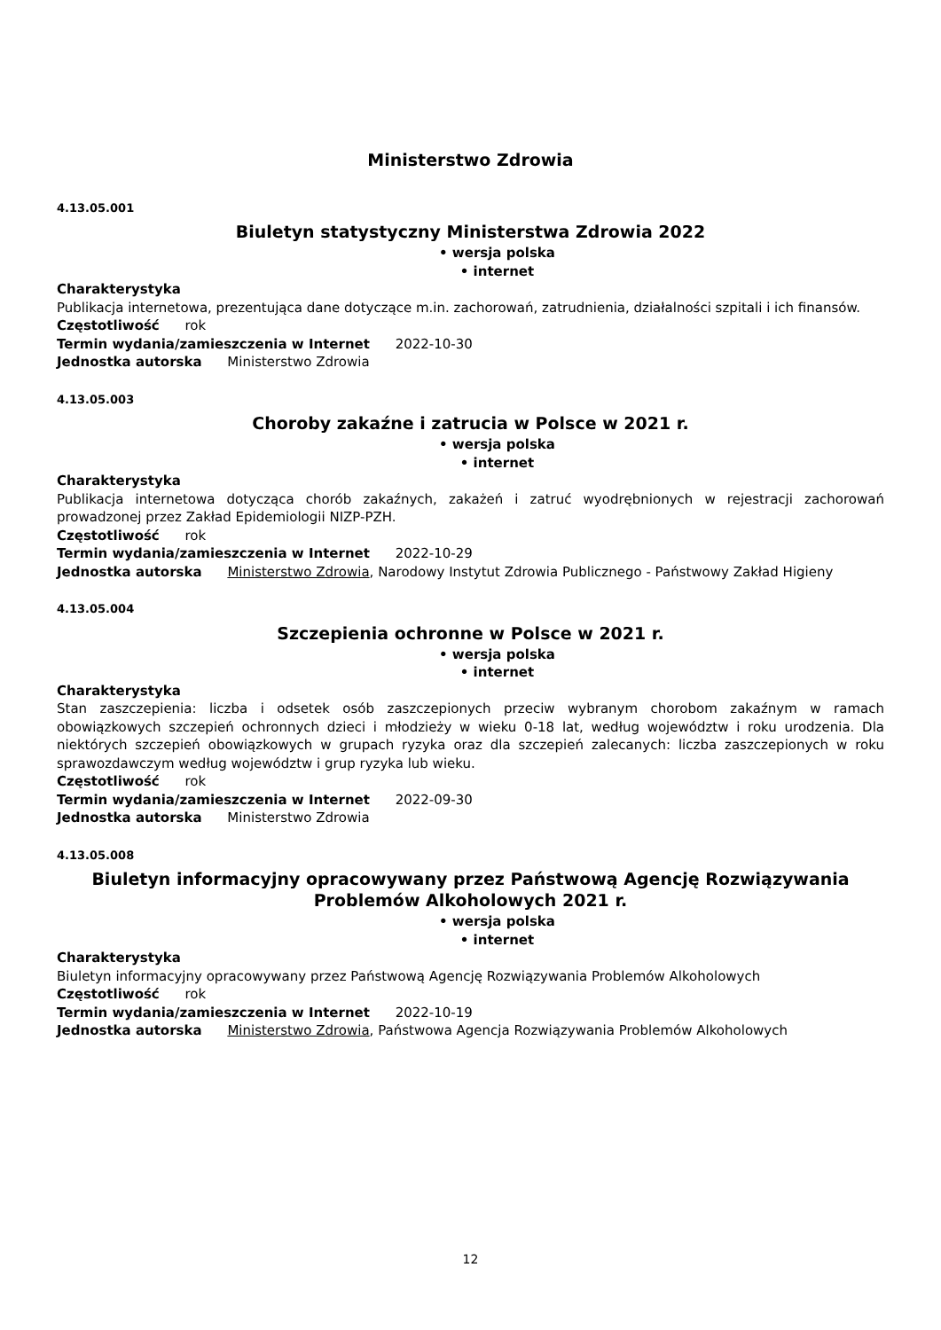Ministerstwo Zdrowia
4.13.05.001
Biuletyn statystyczny Ministerstwa Zdrowia 2022
• wersja polska
• internet
Charakterystyka
Publikacja internetowa, prezentująca dane dotyczące m.in. zachorowań, zatrudnienia, działalności szpitali i ich finansów.
Częstotliwość rok
Termin wydania/zamieszczenia w Internet 2022-10-30
Jednostka autorska Ministerstwo Zdrowia
4.13.05.003
Choroby zakaźne i zatrucia w Polsce w 2021 r.
• wersja polska
• internet
Charakterystyka
Publikacja internetowa dotycząca chorób zakaźnych, zakażeń i zatruć wyodrębnionych w rejestracji zachorowań prowadzonej przez Zakład Epidemiologii NIZP-PZH.
Częstotliwość rok
Termin wydania/zamieszczenia w Internet 2022-10-29
Jednostka autorska Ministerstwo Zdrowia, Narodowy Instytut Zdrowia Publicznego - Państwowy Zakład Higieny
4.13.05.004
Szczepienia ochronne w Polsce w 2021 r.
• wersja polska
• internet
Charakterystyka
Stan zaszczepienia: liczba i odsetek osób zaszczepionych przeciw wybranym chorobom zakaźnym w ramach obowiązkowych szczepień ochronnych dzieci i młodzieży w wieku 0-18 lat, według województw i roku urodzenia. Dla niektórych szczepień obowiązkowych w grupach ryzyka oraz dla szczepień zalecanych: liczba zaszczepionych w roku sprawozdawczym według województw i grup ryzyka lub wieku.
Częstotliwość rok
Termin wydania/zamieszczenia w Internet 2022-09-30
Jednostka autorska Ministerstwo Zdrowia
4.13.05.008
Biuletyn informacyjny opracowywany przez Państwową Agencję Rozwiązywania Problemów Alkoholowych 2021 r.
• wersja polska
• internet
Charakterystyka
Biuletyn informacyjny opracowywany przez Państwową Agencję Rozwiązywania Problemów Alkoholowych
Częstotliwość rok
Termin wydania/zamieszczenia w Internet 2022-10-19
Jednostka autorska Ministerstwo Zdrowia, Państwowa Agencja Rozwiązywania Problemów Alkoholowych
12